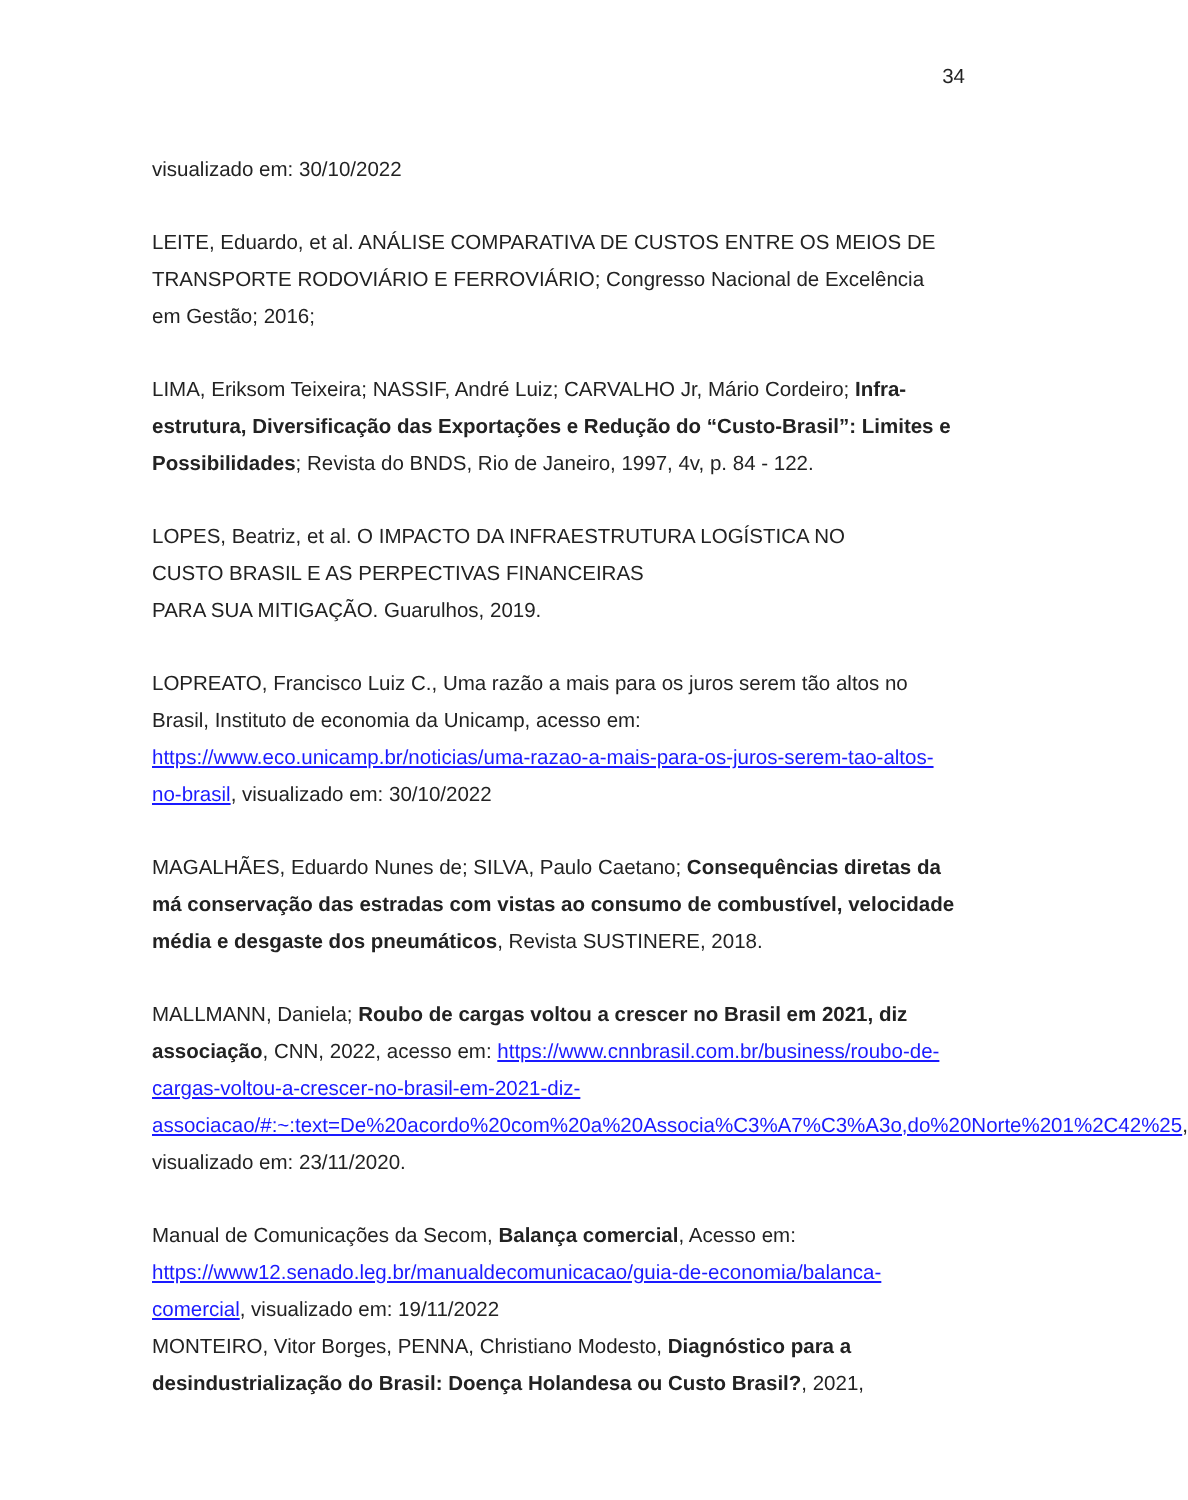34
visualizado em: 30/10/2022
LEITE, Eduardo, et al. ANÁLISE COMPARATIVA DE CUSTOS ENTRE OS MEIOS DE TRANSPORTE RODOVIÁRIO E FERROVIÁRIO; Congresso Nacional de Excelência em Gestão; 2016;
LIMA, Eriksom Teixeira; NASSIF, André Luiz; CARVALHO Jr, Mário Cordeiro; Infra-estrutura, Diversificação das Exportações e Redução do “Custo-Brasil”: Limites e Possibilidades; Revista do BNDS, Rio de Janeiro, 1997, 4v, p. 84 - 122.
LOPES, Beatriz, et al. O IMPACTO DA INFRAESTRUTURA LOGÍSTICA NO
CUSTO BRASIL E AS PERPECTIVAS FINANCEIRAS
PARA SUA MITIGAÇÃO. Guarulhos, 2019.
LOPREATO, Francisco Luiz C., Uma razão a mais para os juros serem tão altos no Brasil, Instituto de economia da Unicamp, acesso em: https://www.eco.unicamp.br/noticias/uma-razao-a-mais-para-os-juros-serem-tao-altos-no-brasil, visualizado em: 30/10/2022
MAGALHÃES, Eduardo Nunes de; SILVA, Paulo Caetano; Consequências diretas da má conservação das estradas com vistas ao consumo de combustível, velocidade média e desgaste dos pneumáticos, Revista SUSTINERE, 2018.
MALLMANN, Daniela; Roubo de cargas voltou a crescer no Brasil em 2021, diz associação, CNN, 2022, acesso em: https://www.cnnbrasil.com.br/business/roubo-de-cargas-voltou-a-crescer-no-brasil-em-2021-diz-associacao/#:~:text=De%20acordo%20com%20a%20Associa%C3%A7%C3%A3o,do%20Norte%201%2C42%25, visualizado em: 23/11/2020.
Manual de Comunicações da Secom, Balança comercial, Acesso em: https://www12.senado.leg.br/manualdecomunicacao/guia-de-economia/balanca-comercial, visualizado em: 19/11/2022
MONTEIRO, Vitor Borges, PENNA, Christiano Modesto, Diagnóstico para a desindustrialização do Brasil: Doença Holandesa ou Custo Brasil?, 2021,